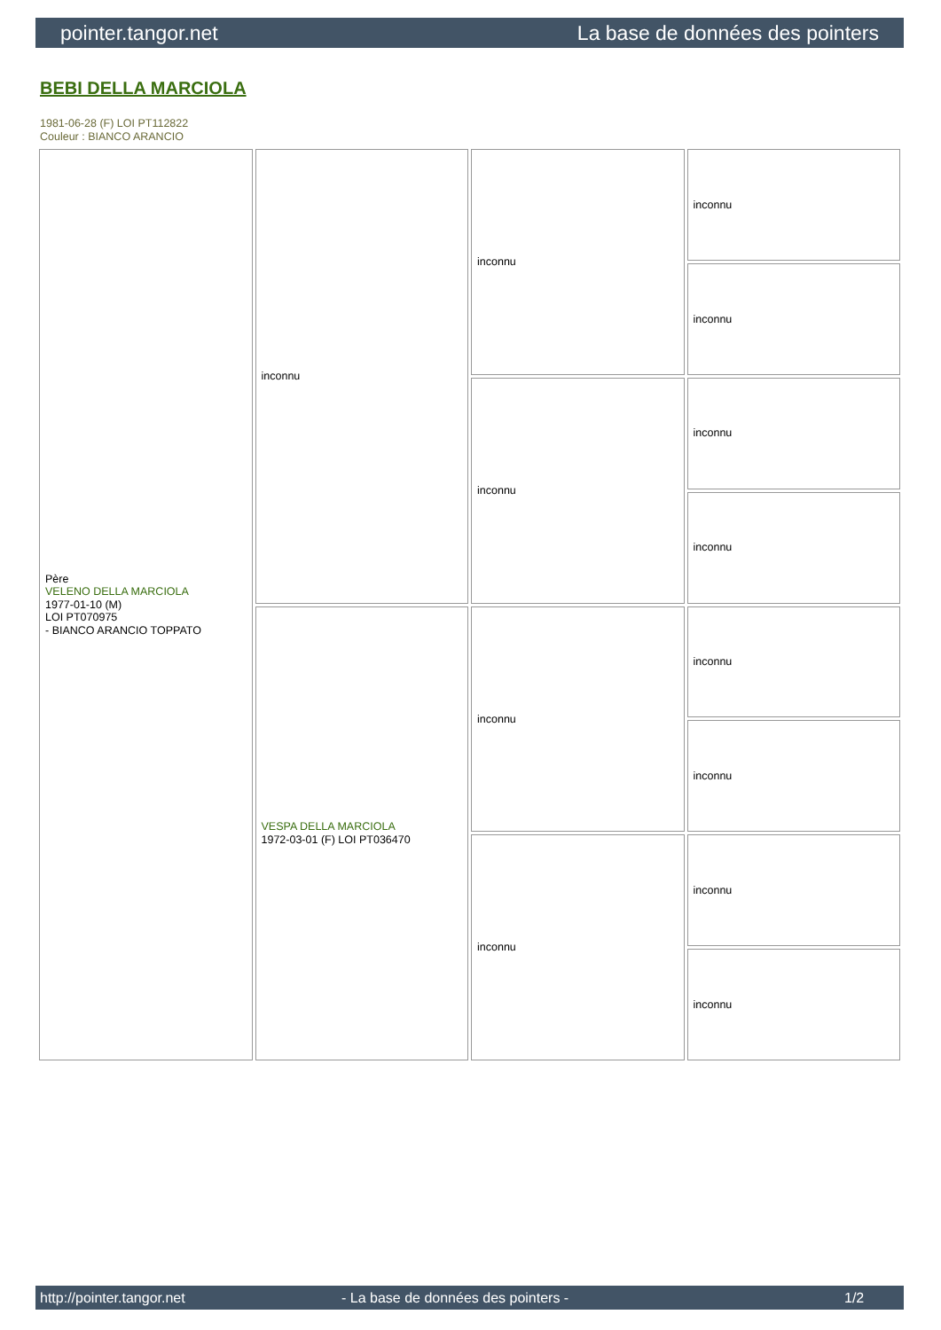pointer.tangor.net La base de données des pointers
BEBI DELLA MARCIOLA
1981-06-28 (F) LOI PT112822
Couleur : BIANCO ARANCIO
| Père VELENO DELLA MARCIOLA 1977-01-10 (M) LOI PT070975 - BIANCO ARANCIO TOPPATO | inconnu | inconnu | inconnu |
| | | | inconnu |
| | | inconnu | inconnu |
| | | | inconnu |
| | VESPA DELLA MARCIOLA 1972-03-01 (F) LOI PT036470 | inconnu | inconnu |
| | | | inconnu |
| | | inconnu | inconnu |
| | | | inconnu |
http://pointer.tangor.net - La base de données des pointers - 1/2